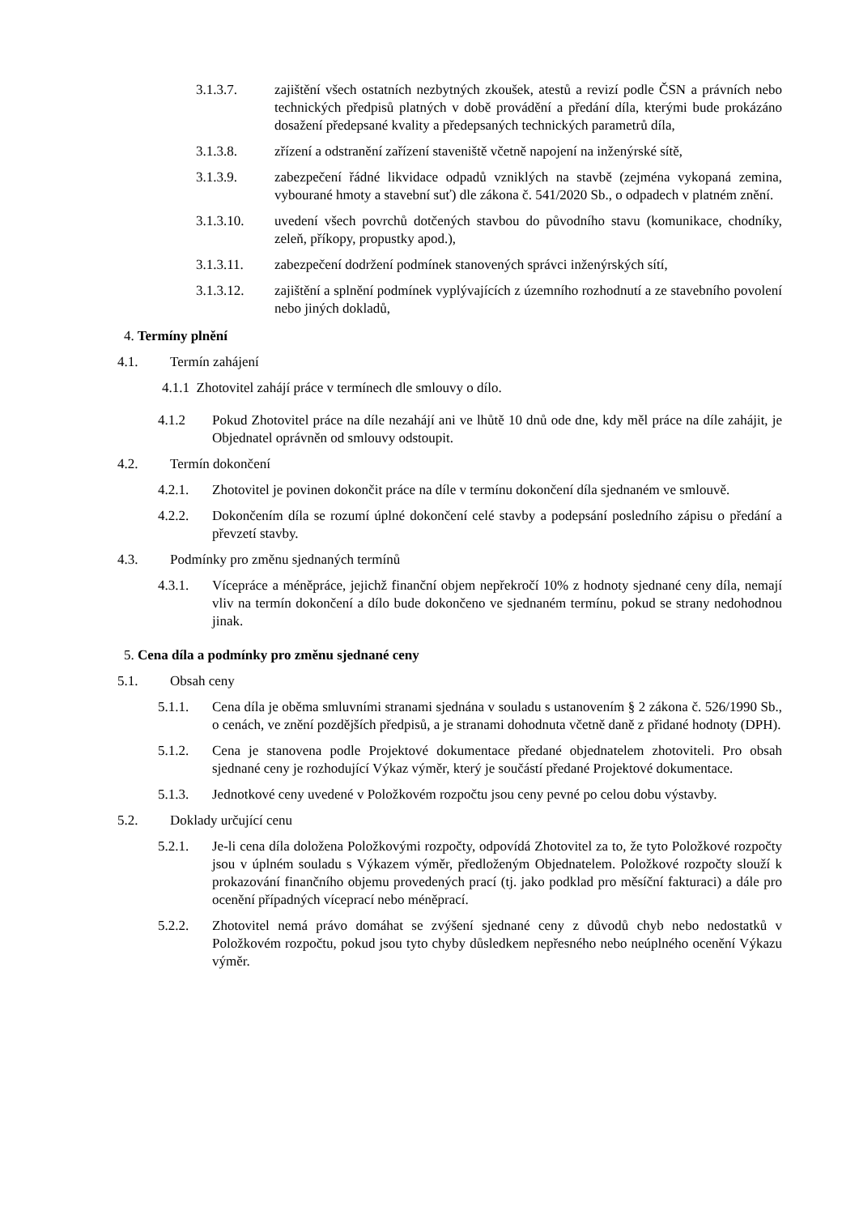3.1.3.7. zajištění všech ostatních nezbytných zkoušek, atestů a revizí podle ČSN a právních nebo technických předpisů platných v době provádění a předání díla, kterými bude prokázáno dosažení předepsané kvality a předepsaných technických parametrů díla,
3.1.3.8. zřízení a odstranění zařízení staveniště včetně napojení na inženýrské sítě,
3.1.3.9. zabezpečení řádné likvidace odpadů vzniklých na stavbě (zejména vykopaná zemina, vybourané hmoty a stavební suť) dle zákona č. 541/2020 Sb., o odpadech v platném znění.
3.1.3.10. uvedení všech povrchů dotčených stavbou do původního stavu (komunikace, chodníky, zeleň, příkopy, propustky apod.),
3.1.3.11. zabezpečení dodržení podmínek stanovených správci inženýrských sítí,
3.1.3.12. zajištění a splnění podmínek vyplývajících z územního rozhodnutí a ze stavebního povolení nebo jiných dokladů,
4. Termíny plnění
4.1. Termín zahájení
4.1.1 Zhotovitel zahájí práce v termínech dle smlouvy o dílo.
4.1.2 Pokud Zhotovitel práce na díle nezahájí ani ve lhůtě 10 dnů ode dne, kdy měl práce na díle zahájit, je Objednatel oprávněn od smlouvy odstoupit.
4.2. Termín dokončení
4.2.1. Zhotovitel je povinen dokončit práce na díle v termínu dokončení díla sjednaném ve smlouvě.
4.2.2. Dokončením díla se rozumí úplné dokončení celé stavby a podepsání posledního zápisu o předání a převzetí stavby.
4.3. Podmínky pro změnu sjednaných termínů
4.3.1. Vícepráce a méněpráce, jejichž finanční objem nepřekročí 10% z hodnoty sjednané ceny díla, nemají vliv na termín dokončení a dílo bude dokončeno ve sjednaném termínu, pokud se strany nedohodnou jinak.
5. Cena díla a podmínky pro změnu sjednané ceny
5.1. Obsah ceny
5.1.1. Cena díla je oběma smluvními stranami sjednána v souladu s ustanovením § 2 zákona č. 526/1990 Sb., o cenách, ve znění pozdějších předpisů, a je stranami dohodnuta včetně daně z přidané hodnoty (DPH).
5.1.2. Cena je stanovena podle Projektové dokumentace předané objednatelem zhotoviteli. Pro obsah sjednané ceny je rozhodující Výkaz výměr, který je součástí předané Projektové dokumentace.
5.1.3. Jednotkové ceny uvedené v Položkovém rozpočtu jsou ceny pevné po celou dobu výstavby.
5.2. Doklady určující cenu
5.2.1. Je-li cena díla doložena Položkovými rozpočty, odpovídá Zhotovitel za to, že tyto Položkové rozpočty jsou v úplném souladu s Výkazem výměr, předloženým Objednatelem. Položkové rozpočty slouží k prokazování finančního objemu provedených prací (tj. jako podklad pro měsíční fakturaci) a dále pro ocenění případných víceprací nebo méněprací.
5.2.2. Zhotovitel nemá právo domáhat se zvýšení sjednané ceny z důvodů chyb nebo nedostatků v Položkovém rozpočtu, pokud jsou tyto chyby důsledkem nepřesného nebo neúplného ocenění Výkazu výměr.